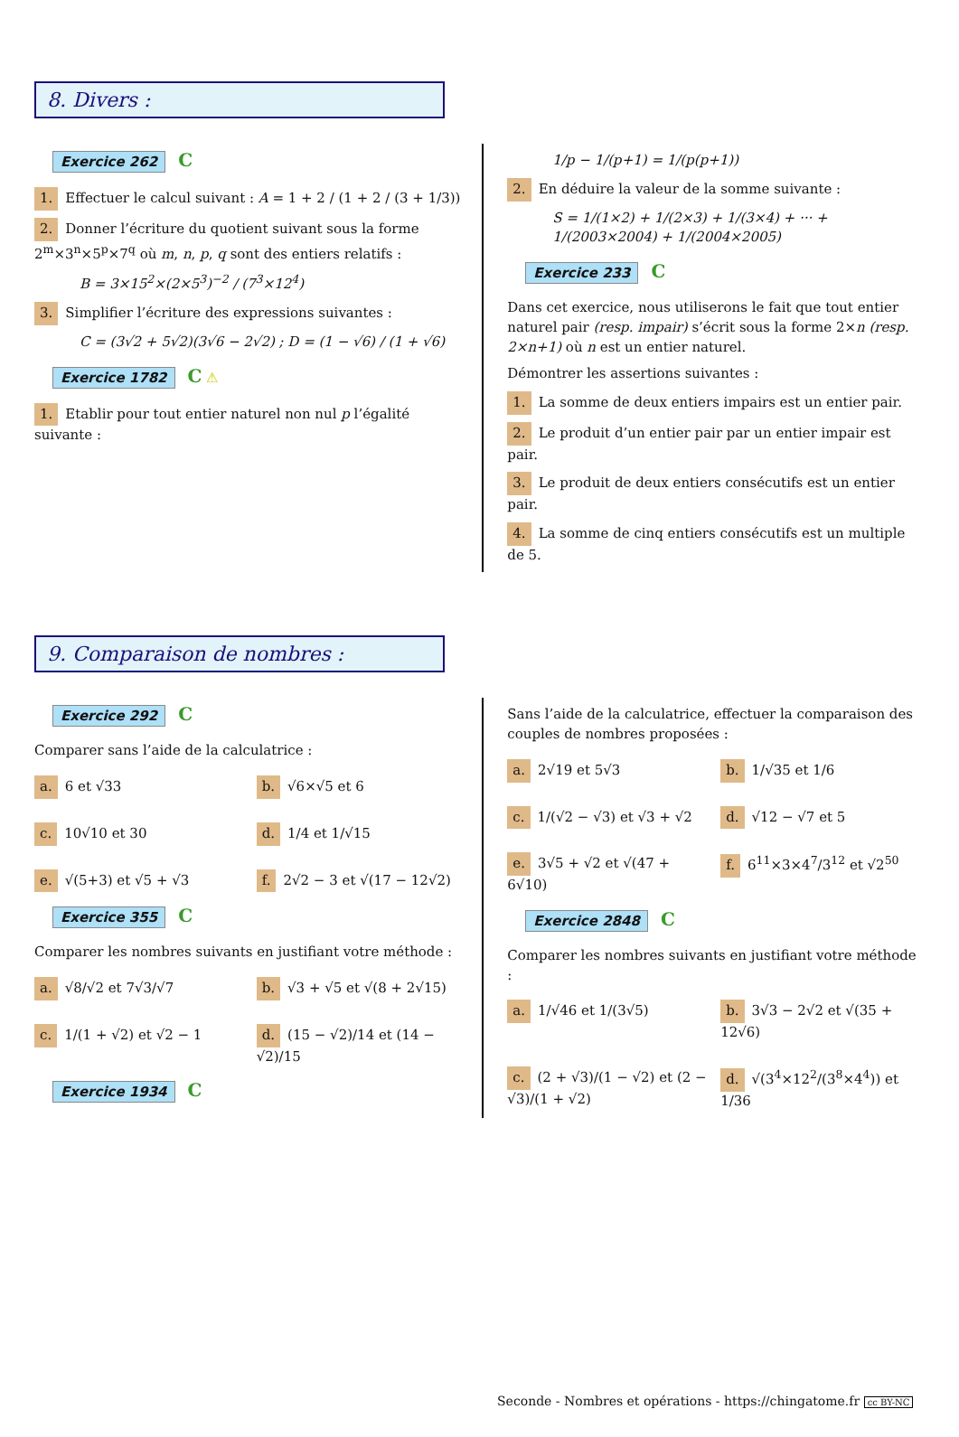8. Divers :
Exercice 262 C
1. Effectuer le calcul suivant : A = 1 + 2 / (1 + 2 / (3 + 1/3))
2. Donner l’écriture du quotient suivant sous la forme 2<sup>m</sup>×3<sup>n</sup>×5<sup>p</sup>×7<sup>q</sup> où m, n, p, q sont des entiers relatifs :
B = 3×15<sup>2</sup>×(2×5<sup>3</sup>)<sup>−2</sup> / (7<sup>3</sup>×12<sup>4</sup>)
3. Simplifier l’écriture des expressions suivantes :
C = (3√2 + 5√2)(3√6 − 2√2) ; D = (1 − √6) / (1 + √6)
Exercice 1782 C ⚠
1. Etablir pour tout entier naturel non nul p l’égalité suivante :
1/p − 1/(p+1) = 1/(p(p+1))
2. En déduire la valeur de la somme suivante :
S = 1/(1×2) + 1/(2×3) + 1/(3×4) + ··· + 1/(2003×2004) + 1/(2004×2005)
Exercice 233 C
Dans cet exercice, nous utiliserons le fait que tout entier naturel pair (resp. impair) s’écrit sous la forme 2×n (resp. 2×n+1) où n est un entier naturel.
Démontrer les assertions suivantes :
1. La somme de deux entiers impairs est un entier pair.
2. Le produit d’un entier pair par un entier impair est pair.
3. Le produit de deux entiers consécutifs est un entier pair.
4. La somme de cinq entiers consécutifs est un multiple de 5.
9. Comparaison de nombres :
Exercice 292 C
Comparer sans l’aide de la calculatrice :
a. 6 et √33
b. √6×√5 et 6
c. 10√10 et 30
d. 1/4 et 1/√15
e. √(5+3) et √5 + √3
f. 2√2 − 3 et √(17 − 12√2)
Exercice 355 C
Comparer les nombres suivants en justifiant votre méthode :
a. √8/√2 et 7√3/√7
b. √3 + √5 et √(8 + 2√15)
c. 1/(1 + √2) et √2 − 1
d. (15 − √2)/14 et (14 − √2)/15
Exercice 1934 C
Sans l’aide de la calculatrice, effectuer la comparaison des couples de nombres proposées :
a. 2√19 et 5√3
b. 1/√35 et 1/6
c. 1/(√2 − √3) et √3 + √2
d. √12 − √7 et 5
e. 3√5 + √2 et √(47 + 6√10)
f. 6<sup>11</sup>×3×4<sup>7</sup>/3<sup>12</sup> et √2<sup>50</sup>
Exercice 2848 C
Comparer les nombres suivants en justifiant votre méthode :
a. 1/√46 et 1/(3√5)
b. 3√3 − 2√2 et √(35 + 12√6)
c. (2 + √3)/(1 − √2) et (2 − √3)/(1 + √2)
d. √(3<sup>4</sup>×12<sup>2</sup>/(3<sup>8</sup>×4<sup>4</sup>)) et 1/36
Seconde - Nombres et opérations - https://chingatome.fr cc BY-NC